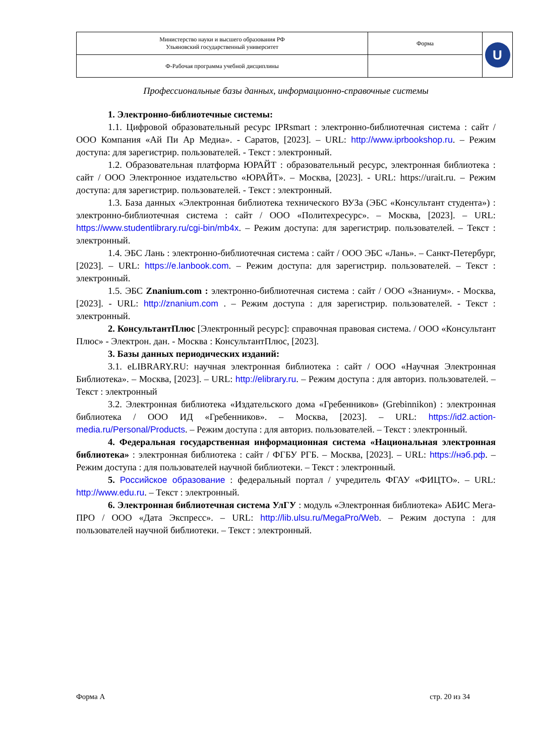| Министерство науки и высшего образования РФ Ульяновский государственный университет | Форма | U |
| Ф-Рабочая программа учебной дисциплины | | |
Профессиональные базы данных, информационно-справочные системы
1. Электронно-библиотечные системы:
1.1. Цифровой образовательный ресурс IPRsmart : электронно-библиотечная система : сайт / ООО Компания «Ай Пи Ар Медиа». - Саратов, [2023]. – URL: http://www.iprbookshop.ru. – Режим доступа: для зарегистрир. пользователей. - Текст : электронный.
1.2. Образовательная платформа ЮРАЙТ : образовательный ресурс, электронная библиотека : сайт / ООО Электронное издательство «ЮРАЙТ». – Москва, [2023]. - URL: https://urait.ru. – Режим доступа: для зарегистрир. пользователей. - Текст : электронный.
1.3. База данных «Электронная библиотека технического ВУЗа (ЭБС «Консультант студента») : электронно-библиотечная система : сайт / ООО «Политехресурс». – Москва, [2023]. – URL: https://www.studentlibrary.ru/cgi-bin/mb4x. – Режим доступа: для зарегистрир. пользователей. – Текст : электронный.
1.4. ЭБС Лань : электронно-библиотечная система : сайт / ООО ЭБС «Лань». – Санкт-Петербург, [2023]. – URL: https://e.lanbook.com. – Режим доступа: для зарегистрир. пользователей. – Текст : электронный.
1.5. ЭБС Znanium.com : электронно-библиотечная система : сайт / ООО «Знаниум». - Москва, [2023]. - URL: http://znanium.com . – Режим доступа : для зарегистрир. пользователей. - Текст : электронный.
2. КонсультантПлюс [Электронный ресурс]: справочная правовая система. / ООО «Консультант Плюс» - Электрон. дан. - Москва : КонсультантПлюс, [2023].
3. Базы данных периодических изданий:
3.1. eLIBRARY.RU: научная электронная библиотека : сайт / ООО «Научная Электронная Библиотека». – Москва, [2023]. – URL: http://elibrary.ru. – Режим доступа : для авториз. пользователей. – Текст : электронный
3.2. Электронная библиотека «Издательского дома «Гребенников» (Grebinnikon) : электронная библиотека / ООО ИД «Гребенников». – Москва, [2023]. – URL: https://id2.action-media.ru/Personal/Products. – Режим доступа : для авториз. пользователей. – Текст : электронный.
4. Федеральная государственная информационная система «Национальная электронная библиотека» : электронная библиотека : сайт / ФГБУ РГБ. – Москва, [2023]. – URL: https://нэб.рф. – Режим доступа : для пользователей научной библиотеки. – Текст : электронный.
5. Российское образование : федеральный портал / учредитель ФГАУ «ФИЦТО». – URL: http://www.edu.ru. – Текст : электронный.
6. Электронная библиотечная система УлГУ : модуль «Электронная библиотека» АБИС Мега-ПРО / ООО «Дата Экспресс». – URL: http://lib.ulsu.ru/MegaPro/Web. – Режим доступа : для пользователей научной библиотеки. – Текст : электронный.
Форма А стр. 20 из 34